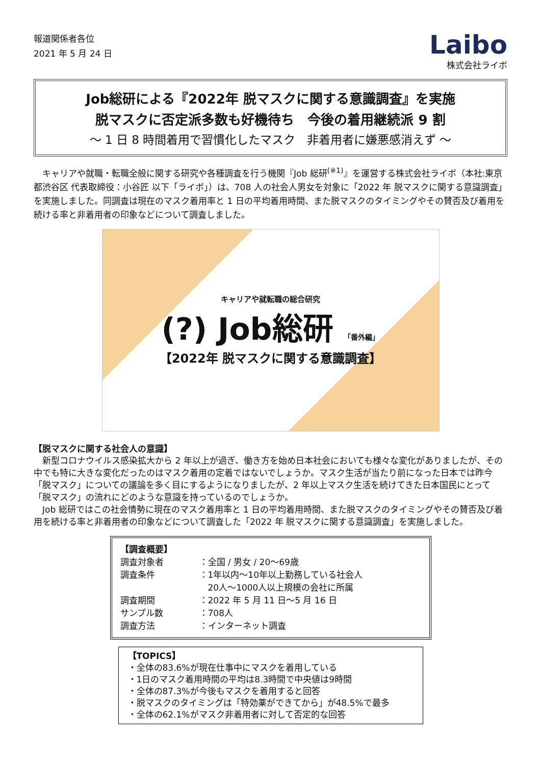報道関係者各位
2021 年 5 月 24 日
Laibo
株式会社ライボ
Job総研による『2022年 脱マスクに関する意識調査』を実施
脱マスクに否定派多数も好機待ち　今後の着用継続派 9 割
～ 1 日 8 時間着用で習慣化したマスク　非着用者に嫌悪感消えず ～
　キャリアや就職・転職全般に関する研究や各種調査を行う機関『Job 総研<sup>(※1)</sup>』を運営する株式会社ライボ（本社:東京都渋谷区 代表取締役：小谷匠 以下「ライボ」）は、708 人の社会人男女を対象に「2022 年 脱マスクに関する意識調査」を実施しました。同調査は現在のマスク着用率と 1 日の平均着用時間、また脱マスクのタイミングやその賛否及び着用を続ける率と非着用者の印象などについて調査しました。
キャリアや就転職の総合研究
(?) Job総研 「番外編」
【2022年 脱マスクに関する意識調査】
【脱マスクに関する社会人の意識】
　新型コロナウイルス感染拡大から 2 年以上が過ぎ、働き方を始め日本社会においても様々な変化がありましたが、その中でも特に大きな変化だったのはマスク着用の定着ではないでしょうか。マスク生活が当たり前になった日本では昨今「脱マスク」についての議論を多く目にするようになりましたが、2 年以上マスク生活を続けてきた日本国民にとって「脱マスク」の流れにどのような意識を持っているのでしょうか。
　Job 総研ではこの社会情勢に現在のマスク着用率と 1 日の平均着用時間、また脱マスクのタイミングやその賛否及び着用を続ける率と非着用者の印象などについて調査した「2022 年 脱マスクに関する意識調査」を実施しました。
【調査概要】
| 調査対象者 | ：全国 / 男女 / 20～69歳 |
| 調査条件 | ：1年以内～10年以上勤務している社会人 20人～1000人以上規模の会社に所属 |
| 調査期間 | ：2022 年 5 月 11 日～5 月 16 日 |
| サンプル数 | ：708人 |
| 調査方法 | ：インターネット調査 |
【TOPICS】
・全体の83.6%が現在仕事中にマスクを着用している
・1日のマスク着用時間の平均は8.3時間で中央値は9時間
・全体の87.3%が今後もマスクを着用すると回答
・脱マスクのタイミングは「特効薬ができてから」が48.5%で最多
・全体の62.1%がマスク非着用者に対して否定的な回答